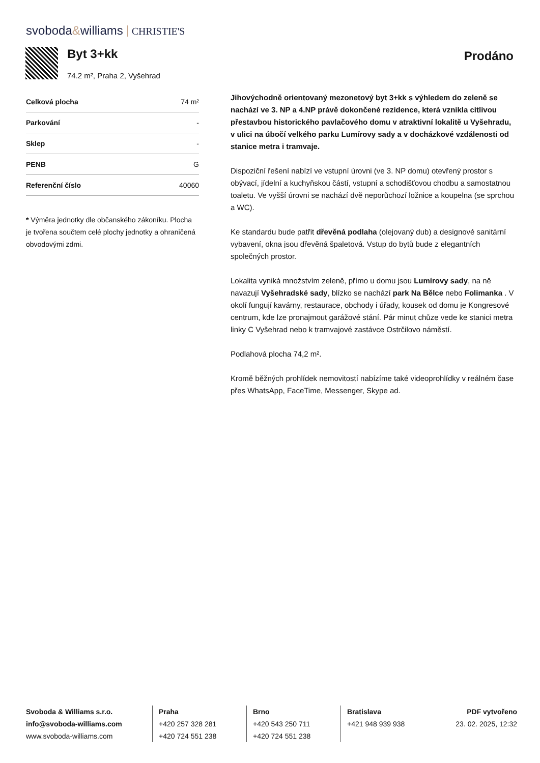svoboda&williams CHRISTIE'S
Byt 3+kk
74.2 m², Praha 2, Vyšehrad
Prodáno
| Celková plocha | 74 m² |
| Parkování | - |
| Sklep | - |
| PENB | G |
| Referenční číslo | 40060 |
* Výměra jednotky dle občanského zákoníku. Plocha je tvořena součtem celé plochy jednotky a ohraničená obvodovými zdmi.
Jihovýchodně orientovaný mezonetový byt 3+kk s výhledem do zeleně se nachází ve 3. NP a 4.NP právě dokončené rezidence, která vznikla citlivou přestavbou historického pavlačového domu v atraktivní lokalitě u Vyšehradu, v ulici na úbočí velkého parku Lumírovy sady a v docházkové vzdálenosti od stanice metra i tramvaje.
Dispoziční řešení nabízí ve vstupní úrovni (ve 3. NP domu) otevřený prostor s obývací, jídelní a kuchyňskou částí, vstupní a schodišťovou chodbu a samostatnou toaletu. Ve vyšší úrovni se nachází dvě neporůchozí ložnice a koupelna (se sprchou a WC).
Ke standardu bude patřit dřevěná podlaha (olejovaný dub) a designové sanitární vybavení, okna jsou dřevěná špaletová. Vstup do bytů bude z elegantních společných prostor.
Lokalita vyniká množstvím zeleně, přímo u domu jsou Lumírovy sady, na ně navazují Vyšehradské sady, blízko se nachází park Na Bělce nebo Folimanka . V okolí fungují kavárny, restaurace, obchody i úřady, kousek od domu je Kongresové centrum, kde lze pronajmout garážové stání. Pár minut chůze vede ke stanici metra linky C Vyšehrad nebo k tramvajové zastávce Ostrčilovo náměstí.
Podlahová plocha 74,2 m².
Kromě běžných prohlídek nemovitostí nabízíme také videoprohlídky v reálném čase přes WhatsApp, FaceTime, Messenger, Skype ad.
Svoboda & Williams s.r.o.
info@svoboda-williams.com
www.svoboda-williams.com
Praha
+420 257 328 281
+420 724 551 238
Brno
+420 543 250 711
+420 724 551 238
Bratislava
+421 948 939 938
PDF vytvořeno
23. 02. 2025, 12:32